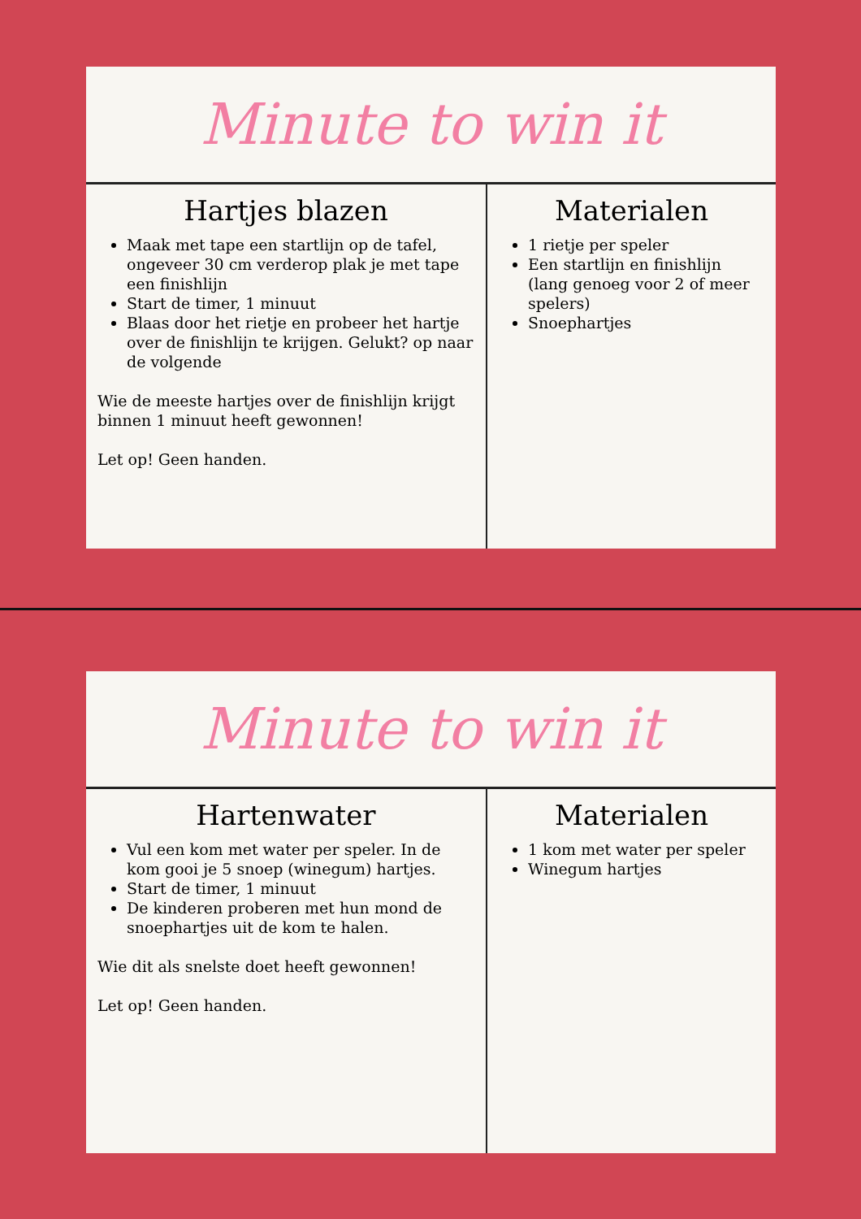Minute to win it
Hartjes blazen
Maak met tape een startlijn op de tafel, ongeveer 30 cm verderop plak je met tape een finishlijn
Start de timer, 1 minuut
Blaas door het rietje en probeer het hartje over de finishlijn te krijgen. Gelukt? op naar de volgende
Wie de meeste hartjes over de finishlijn krijgt binnen 1 minuut heeft gewonnen!
Let op! Geen handen.
Materialen
1 rietje per speler
Een startlijn en finishlijn (lang genoeg voor 2 of meer spelers)
Snoephartjes
Minute to win it
Hartenwater
Vul een kom met water per speler. In de kom gooi je 5 snoep (winegum) hartjes.
Start de timer, 1 minuut
De kinderen proberen met hun mond de snoephartjes uit de kom te halen.
Wie dit als snelste doet heeft gewonnen!
Let op! Geen handen.
Materialen
1 kom met water per speler
Winegum hartjes